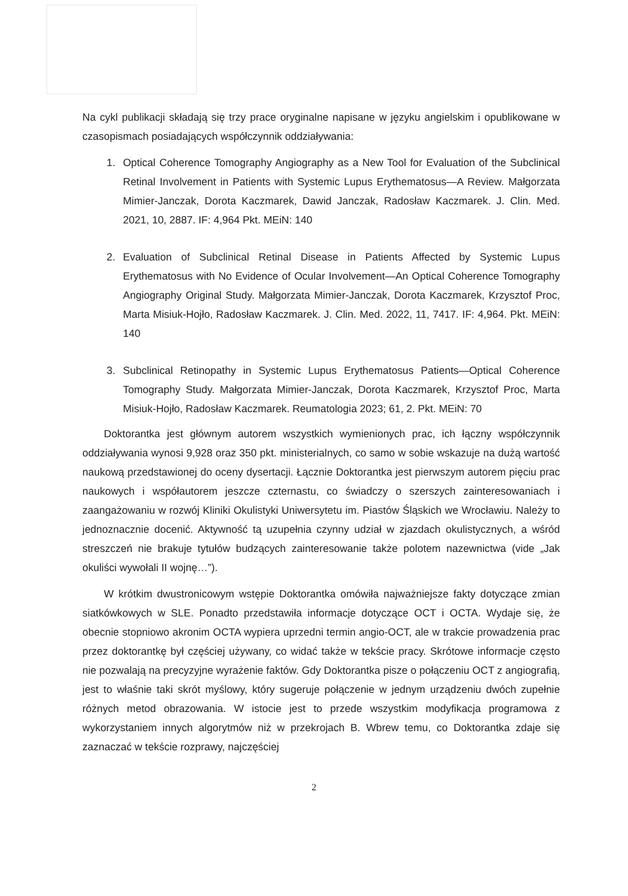Na cykl publikacji składają się trzy prace oryginalne napisane w języku angielskim i opublikowane w czasopismach posiadających współczynnik oddziaływania:
1. Optical Coherence Tomography Angiography as a New Tool for Evaluation of the Subclinical Retinal Involvement in Patients with Systemic Lupus Erythematosus—A Review. Małgorzata Mimier-Janczak, Dorota Kaczmarek, Dawid Janczak, Radosław Kaczmarek. J. Clin. Med. 2021, 10, 2887. IF: 4,964 Pkt. MEiN: 140
2. Evaluation of Subclinical Retinal Disease in Patients Affected by Systemic Lupus Erythematosus with No Evidence of Ocular Involvement—An Optical Coherence Tomography Angiography Original Study. Małgorzata Mimier-Janczak, Dorota Kaczmarek, Krzysztof Proc, Marta Misiuk-Hojło, Radosław Kaczmarek. J. Clin. Med. 2022, 11, 7417. IF: 4,964. Pkt. MEiN: 140
3. Subclinical Retinopathy in Systemic Lupus Erythematosus Patients—Optical Coherence Tomography Study. Małgorzata Mimier-Janczak, Dorota Kaczmarek, Krzysztof Proc, Marta Misiuk-Hojło, Radosław Kaczmarek. Reumatologia 2023; 61, 2. Pkt. MEiN: 70
Doktorantka jest głównym autorem wszystkich wymienionych prac, ich łączny współczynnik oddziaływania wynosi 9,928 oraz 350 pkt. ministerialnych, co samo w sobie wskazuje na dużą wartość naukową przedstawionej do oceny dysertacji. Łącznie Doktorantka jest pierwszym autorem pięciu prac naukowych i współautorem jeszcze czternastu, co świadczy o szerszych zainteresowaniach i zaangażowaniu w rozwój Kliniki Okulistyki Uniwersytetu im. Piastów Śląskich we Wrocławiu. Należy to jednoznacznie docenić. Aktywność tą uzupełnia czynny udział w zjazdach okulistycznych, a wśród streszczeń nie brakuje tytułów budzących zainteresowanie także polotem nazewnictwa (vide „Jak okuliści wywołali II wojnę…”).
W krótkim dwustronicowym wstępie Doktorantka omówiła najważniejsze fakty dotyczące zmian siatkówkowych w SLE. Ponadto przedstawiła informacje dotyczące OCT i OCTA. Wydaje się, że obecnie stopniowo akronim OCTA wypiera uprzedni termin angio-OCT, ale w trakcie prowadzenia prac przez doktorantkę był częściej używany, co widać także w tekście pracy. Skrótowe informacje często nie pozwalają na precyzyjne wyrażenie faktów. Gdy Doktorantka pisze o połączeniu OCT z angiografią, jest to właśnie taki skrót myślowy, który sugeruje połączenie w jednym urządzeniu dwóch zupełnie różnych metod obrazowania. W istocie jest to przede wszystkim modyfikacja programowa z wykorzystaniem innych algorytmów niż w przekrojach B. Wbrew temu, co Doktorantka zdaje się zaznaczać w tekście rozprawy, najczęściej
2